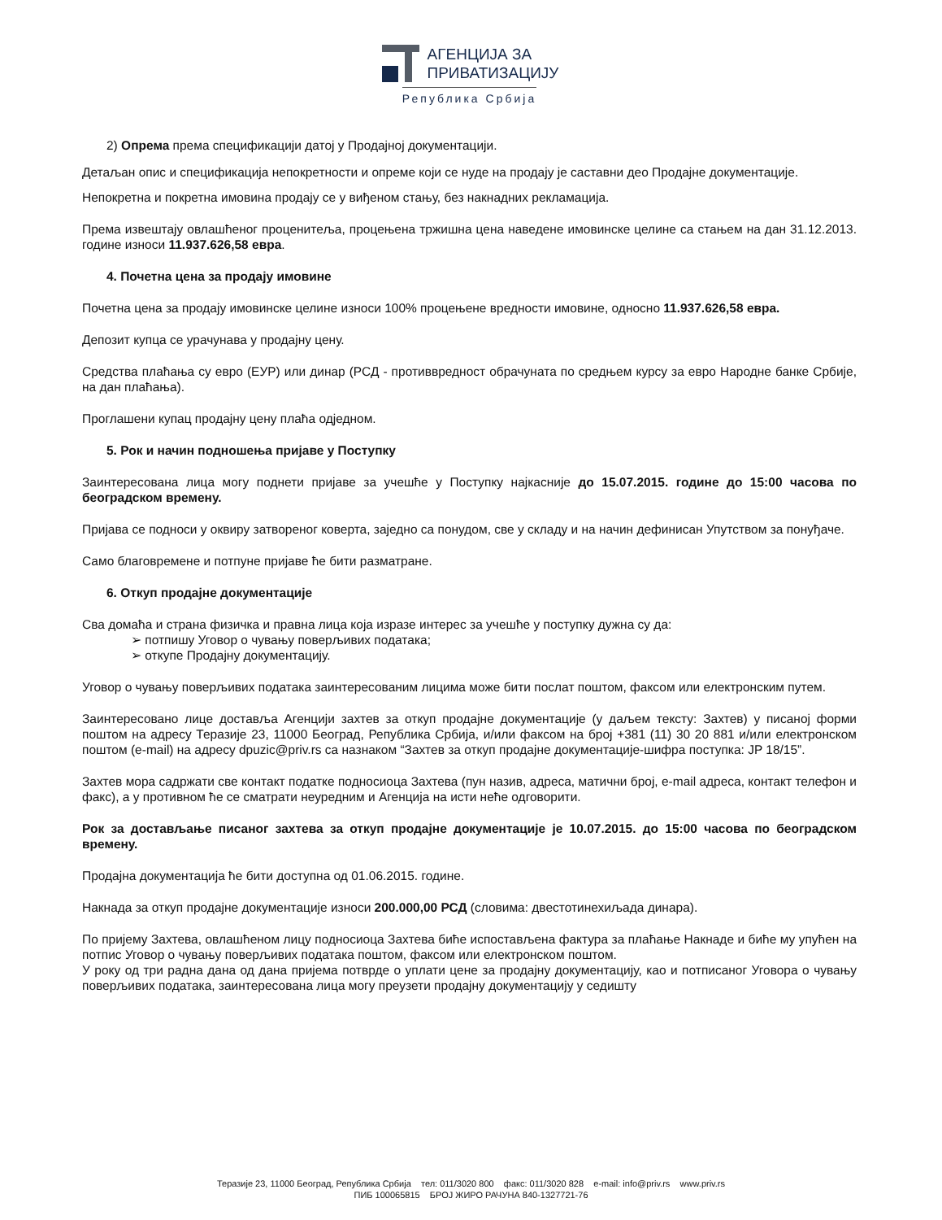АГЕНЦИЈА ЗА
ПРИВАТИЗАЦИЈУ
Република Србија
2) Опрема према спецификацији датој у Продајној документацији.
Детаљан опис и спецификација непокретности и опреме који се нуде на продају је саставни део Продајне документације.
Непокретна и покретна имовина продају се у виђеном стању, без накнадних рекламација.
Према извештају овлашћеног проценитеља, процењена тржишна цена наведене имовинске целине са стањем на дан 31.12.2013. године износи 11.937.626,58 евра.
4. Почетна цена за продају имовине
Почетна цена за продају имовинске целине износи 100% процењене вредности имовине, односно 11.937.626,58 евра.
Депозит купца се урачунава у продајну цену.
Средства плаћања су евро (ЕУР) или динар (РСД - противвредност обрачуната по средњем курсу за евро Народне банке Србије, на дан плаћања).
Проглашени купац продајну цену плаћа одједном.
5. Рок и начин подношења пријаве у Поступку
Заинтересована лица могу поднети пријаве за учешће у Поступку најкасније до 15.07.2015. године до 15:00 часова по београдском времену.
Пријава се подноси у оквиру затвореног коверта, заједно са понудом, све у складу и на начин дефинисан Упутством за понуђаче.
Само благовремене и потпуне пријаве ће бити разматране.
6. Откуп продајне документације
Сва домаћа и страна физичка и правна лица која изразе интерес за учешће у поступку дужна су да:
➢ потпишу Уговор о чувању поверљивих података;
➢ откупе Продајну документацију.
Уговор о чувању поверљивих података заинтересованим лицима може бити послат поштом, факсом или електронским путем.
Заинтересовано лице доставља Агенцији захтев за откуп продајне документације (у даљем тексту: Захтев) у писаној форми поштом на адресу Теразије 23, 11000 Београд, Република Србија, и/или факсом на број +381 (11) 30 20 881 и/или електронском поштом (e-mail) на адресу dpuzic@priv.rs са назнаком “Захтев за откуп продајне документације-шифра поступка: JP 18/15”.
Захтев мора садржати све контакт податке подносиоца Захтева (пун назив, адреса, матични број, e-mail адреса, контакт телефон и факс), а у противном ће се сматрати неуредним и Агенција на исти неће одговорити.
Рок за достављање писаног захтева за откуп продајне документације је 10.07.2015. до 15:00 часова по београдском времену.
Продајна документација ће бити доступна од 01.06.2015. године.
Накнада за откуп продајне документације износи 200.000,00 РСД (словима: двестотинехиљада динара).
По пријему Захтева, овлашћеном лицу подносиоца Захтева биће испостављена фактура за плаћање Накнаде и биће му упућен на потпис Уговор о чувању поверљивих података поштом, факсом или електронском поштом.
У року од три радна дана од дана пријема потврде о уплати цене за продајну документацију, као и потписаног Уговора о чувању поверљивих података, заинтересована лица могу преузети продајну документацију у седишту
Теразије 23, 11000 Београд, Република Србија тел: 011/3020 800 факс: 011/3020 828 e-mail: info@priv.rs www.priv.rs
ПИБ 100065815 БРОЈ ЖИРО РАЧУНА 840-1327721-76